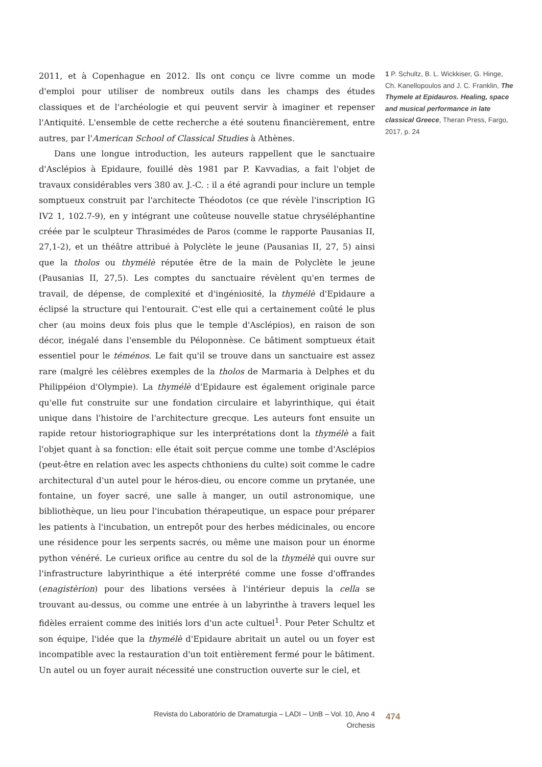2011, et à Copenhague en 2012. Ils ont conçu ce livre comme un mode d'emploi pour utiliser de nombreux outils dans les champs des études classiques et de l'archéologie et qui peuvent servir à imaginer et repenser l'Antiquité. L'ensemble de cette recherche a été soutenu financièrement, entre autres, par l'American School of Classical Studies à Athènes.
Dans une longue introduction, les auteurs rappellent que le sanctuaire d'Asclépios à Epidaure, fouillé dès 1981 par P. Kavvadias, a fait l'objet de travaux considérables vers 380 av. J.-C. : il a été agrandi pour inclure un temple somptueux construit par l'architecte Théodotos (ce que révèle l'inscription IG IV2 1, 102.7-9), en y intégrant une coûteuse nouvelle statue chryséléphantine créée par le sculpteur Thrasimédes de Paros (comme le rapporte Pausanias II, 27,1-2), et un théâtre attribué à Polyclète le jeune (Pausanias II, 27, 5) ainsi que la tholos ou thymélè réputée être de la main de Polyclète le jeune (Pausanias II, 27,5). Les comptes du sanctuaire révèlent qu'en termes de travail, de dépense, de complexité et d'ingéniosité, la thymélè d'Epidaure a éclipsé la structure qui l'entourait. C'est elle qui a certainement coûté le plus cher (au moins deux fois plus que le temple d'Asclépios), en raison de son décor, inégalé dans l'ensemble du Péloponnèse. Ce bâtiment somptueux était essentiel pour le téménos. Le fait qu'il se trouve dans un sanctuaire est assez rare (malgré les célèbres exemples de la tholos de Marmaria à Delphes et du Philippéion d'Olympie). La thymélè d'Epidaure est également originale parce qu'elle fut construite sur une fondation circulaire et labyrinthique, qui était unique dans l'histoire de l'architecture grecque. Les auteurs font ensuite un rapide retour historiographique sur les interprétations dont la thymélè a fait l'objet quant à sa fonction: elle était soit perçue comme une tombe d'Asclépios (peut-être en relation avec les aspects chthoniens du culte) soit comme le cadre architectural d'un autel pour le héros-dieu, ou encore comme un prytanée, une fontaine, un foyer sacré, une salle à manger, un outil astronomique, une bibliothèque, un lieu pour l'incubation thérapeutique, un espace pour préparer les patients à l'incubation, un entrepôt pour des herbes médicinales, ou encore une résidence pour les serpents sacrés, ou même une maison pour un énorme python vénéré. Le curieux orifice au centre du sol de la thymélè qui ouvre sur l'infrastructure labyrinthique a été interprété comme une fosse d'offrandes (enagistèrion) pour des libations versées à l'intérieur depuis la cella se trouvant au-dessus, ou comme une entrée à un labyrinthe à travers lequel les fidèles erraient comme des initiés lors d'un acte cultuel<sup>1</sup>. Pour Peter Schultz et son équipe, l'idée que la thymélè d'Epidaure abritait un autel ou un foyer est incompatible avec la restauration d'un toit entièrement fermé pour le bâtiment. Un autel ou un foyer aurait nécessité une construction ouverte sur le ciel, et
1 P. Schultz, B. L. Wickkiser, G. Hinge, Ch. Kanellopoulos and J. C. Franklin, The Thymele at Epidauros. Healing, space and musical performance in late classical Greece, Theran Press, Fargo, 2017, p. 24
Revista do Laboratório de Dramaturgia – LADI – UnB – Vol. 10, Ano 4
Orchesis
474